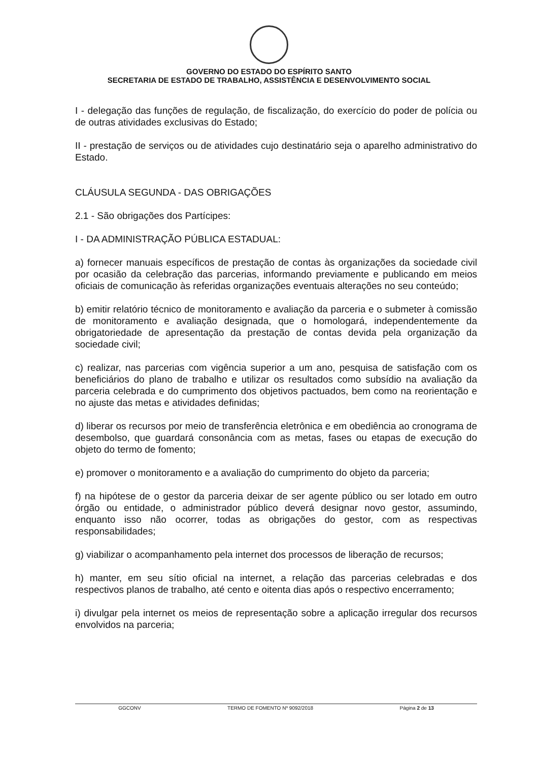GOVERNO DO ESTADO DO ESPÍRITO SANTO
SECRETARIA DE ESTADO DE TRABALHO, ASSISTÊNCIA E DESENVOLVIMENTO SOCIAL
I - delegação das funções de regulação, de fiscalização, do exercício do poder de polícia ou de outras atividades exclusivas do Estado;
II - prestação de serviços ou de atividades cujo destinatário seja o aparelho administrativo do Estado.
CLÁUSULA SEGUNDA - DAS OBRIGAÇÕES
2.1 - São obrigações dos Partícipes:
I - DA ADMINISTRAÇÃO PÚBLICA ESTADUAL:
a) fornecer manuais específicos de prestação de contas às organizações da sociedade civil por ocasião da celebração das parcerias, informando previamente e publicando em meios oficiais de comunicação às referidas organizações eventuais alterações no seu conteúdo;
b) emitir relatório técnico de monitoramento e avaliação da parceria e o submeter à comissão de monitoramento e avaliação designada, que o homologará, independentemente da obrigatoriedade de apresentação da prestação de contas devida pela organização da sociedade civil;
c) realizar, nas parcerias com vigência superior a um ano, pesquisa de satisfação com os beneficiários do plano de trabalho e utilizar os resultados como subsídio na avaliação da parceria celebrada e do cumprimento dos objetivos pactuados, bem como na reorientação e no ajuste das metas e atividades definidas;
d) liberar os recursos por meio de transferência eletrônica e em obediência ao cronograma de desembolso, que guardará consonância com as metas, fases ou etapas de execução do objeto do termo de fomento;
e) promover o monitoramento e a avaliação do cumprimento do objeto da parceria;
f) na hipótese de o gestor da parceria deixar de ser agente público ou ser lotado em outro órgão ou entidade, o administrador público deverá designar novo gestor, assumindo, enquanto isso não ocorrer, todas as obrigações do gestor, com as respectivas responsabilidades;
g) viabilizar o acompanhamento pela internet dos processos de liberação de recursos;
h) manter, em seu sítio oficial na internet, a relação das parcerias celebradas e dos respectivos planos de trabalho, até cento e oitenta dias após o respectivo encerramento;
i) divulgar pela internet os meios de representação sobre a aplicação irregular dos recursos envolvidos na parceria;
GGCONV TERMO DE FOMENTO Nº 9092/2018 Página 2 de 13